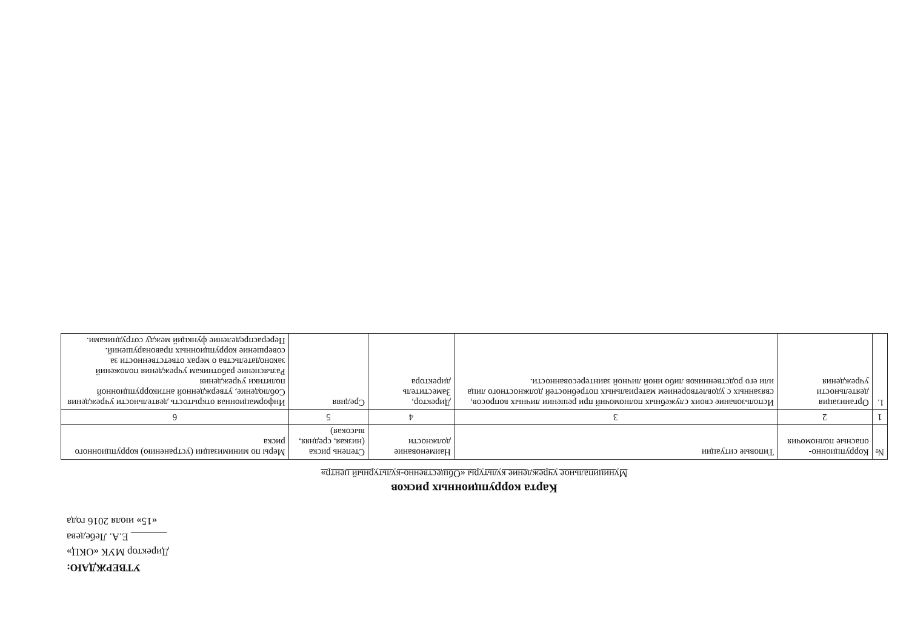УТВЕРЖДАЮ:
Директор МУК «ОКЦ»
_______ Е.А. Лебедева
«15» июля 2016 года
Карта коррупционных рисков
Муниципальное учреждение культуры «Общественно-культурный центр»
| № | Коррупционно-опасные полномочия | Типовые ситуации | Наименование должности | Степень риска (низкая, средняя, высокая) | Меры по минимизации (устранению) коррупционного риска |
| --- | --- | --- | --- | --- | --- |
| 1 | 2 | 3 | 4 | 5 | 6 |
| 1. | Организация деятельности учреждения | Использование своих служебных полномочий при решении личных вопросов, связанных с удовлетворением материальных потребностей должностного лица или его родственников либо иной личной заинтересованности. | Директор, Заместитель директора | Средняя | Информационная открытость деятельности учреждения Соблюдение, утвержденной антикоррупционной политики учреждения Разъяснение работникам учреждения положений законодательства о мерах ответственности за совершение коррупционных правонарушений. Перераспределение функций между сотрудниками. |